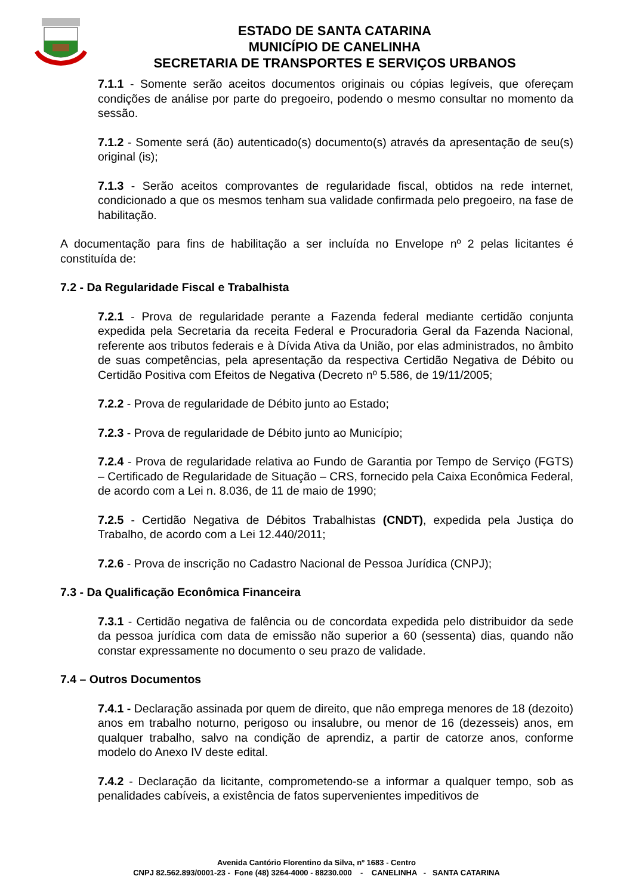ESTADO DE SANTA CATARINA
MUNICÍPIO DE CANELINHA
SECRETARIA DE TRANSPORTES E SERVIÇOS URBANOS
7.1.1 - Somente serão aceitos documentos originais ou cópias legíveis, que ofereçam condições de análise por parte do pregoeiro, podendo o mesmo consultar no momento da sessão.
7.1.2 - Somente será (ão) autenticado(s) documento(s) através da apresentação de seu(s) original (is);
7.1.3 - Serão aceitos comprovantes de regularidade fiscal, obtidos na rede internet, condicionado a que os mesmos tenham sua validade confirmada pelo pregoeiro, na fase de habilitação.
A documentação para fins de habilitação a ser incluída no Envelope nº 2 pelas licitantes é constituída de:
7.2 - Da Regularidade Fiscal e Trabalhista
7.2.1 - Prova de regularidade perante a Fazenda federal mediante certidão conjunta expedida pela Secretaria da receita Federal e Procuradoria Geral da Fazenda Nacional, referente aos tributos federais e à Dívida Ativa da União, por elas administrados, no âmbito de suas competências, pela apresentação da respectiva Certidão Negativa de Débito ou Certidão Positiva com Efeitos de Negativa (Decreto nº 5.586, de 19/11/2005;
7.2.2 - Prova de regularidade de Débito junto ao Estado;
7.2.3 - Prova de regularidade de Débito junto ao Município;
7.2.4 - Prova de regularidade relativa ao Fundo de Garantia por Tempo de Serviço (FGTS) – Certificado de Regularidade de Situação – CRS, fornecido pela Caixa Econômica Federal, de acordo com a Lei n. 8.036, de 11 de maio de 1990;
7.2.5 - Certidão Negativa de Débitos Trabalhistas (CNDT), expedida pela Justiça do Trabalho, de acordo com a Lei 12.440/2011;
7.2.6 - Prova de inscrição no Cadastro Nacional de Pessoa Jurídica (CNPJ);
7.3 - Da Qualificação Econômica Financeira
7.3.1 - Certidão negativa de falência ou de concordata expedida pelo distribuidor da sede da pessoa jurídica com data de emissão não superior a 60 (sessenta) dias, quando não constar expressamente no documento o seu prazo de validade.
7.4 – Outros Documentos
7.4.1 - Declaração assinada por quem de direito, que não emprega menores de 18 (dezoito) anos em trabalho noturno, perigoso ou insalubre, ou menor de 16 (dezesseis) anos, em qualquer trabalho, salvo na condição de aprendiz, a partir de catorze anos, conforme modelo do Anexo IV deste edital.
7.4.2 - Declaração da licitante, comprometendo-se a informar a qualquer tempo, sob as penalidades cabíveis, a existência de fatos supervenientes impeditivos de
Avenida Cantório Florentino da Silva, nº 1683 - Centro
CNPJ 82.562.893/0001-23 - Fone (48) 3264-4000 - 88230.000 - CANELINHA - SANTA CATARINA